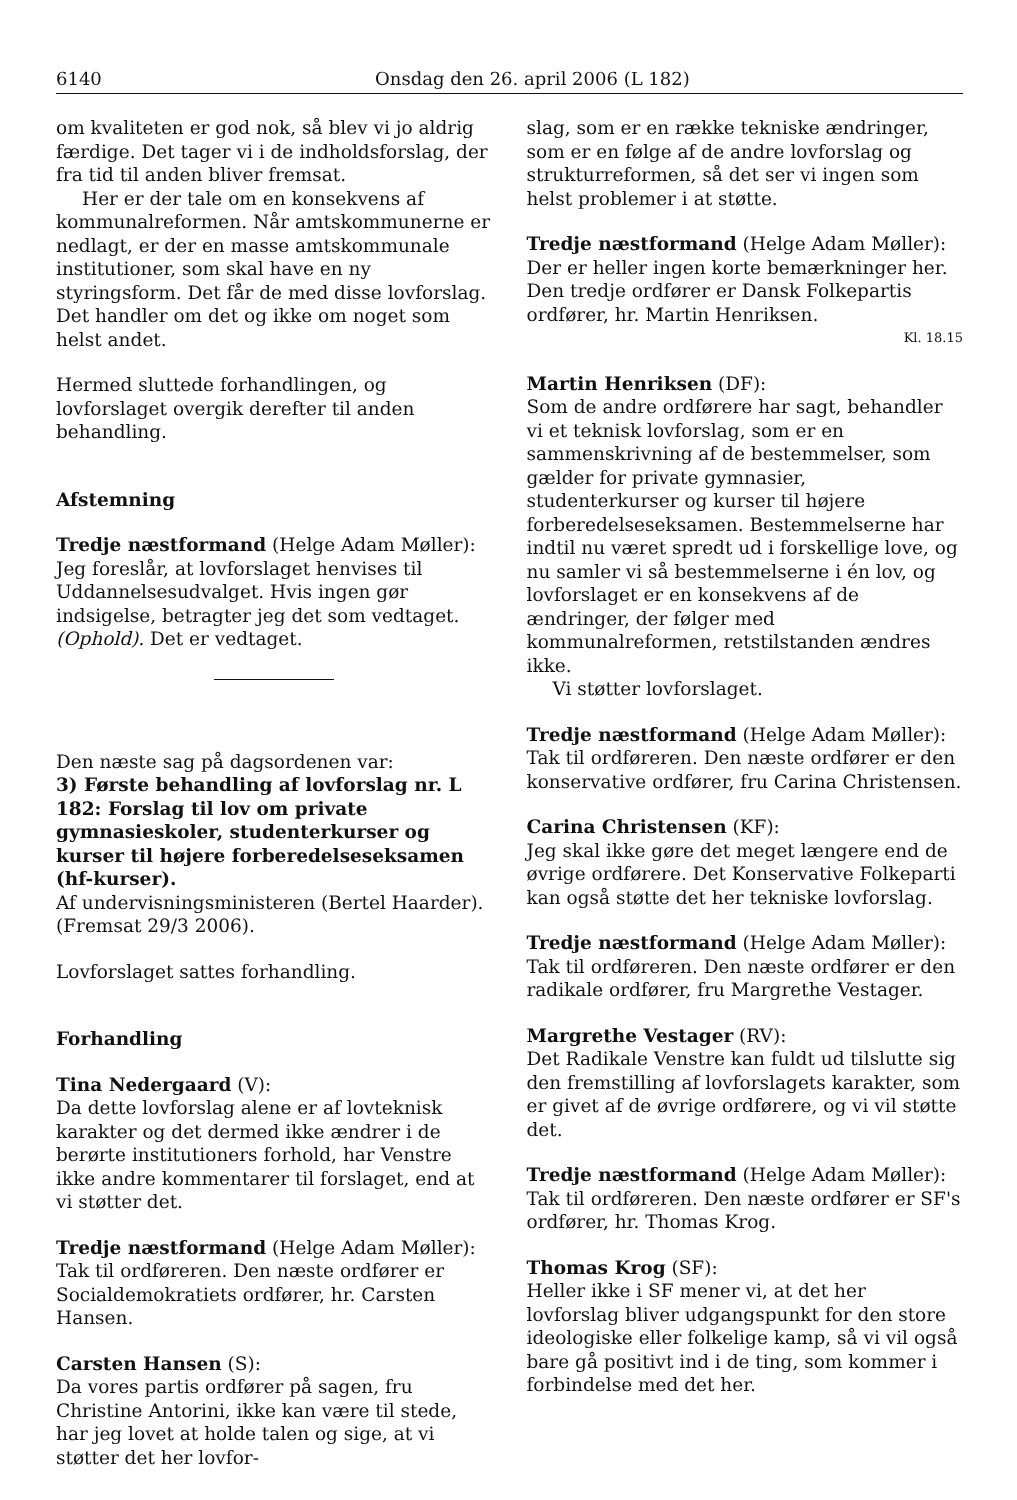6140 Onsdag den 26. april 2006 (L 182)
om kvaliteten er god nok, så blev vi jo aldrig færdige. Det tager vi i de indholdsforslag, der fra tid til anden bliver fremsat.
Her er der tale om en konsekvens af kommunalreformen. Når amtskommunerne er nedlagt, er der en masse amtskommunale institutioner, som skal have en ny styringsform. Det får de med disse lovforslag. Det handler om det og ikke om noget som helst andet.
Hermed sluttede forhandlingen, og lovforslaget overgik derefter til anden behandling.
Afstemning
Tredje næstformand (Helge Adam Møller):
Jeg foreslår, at lovforslaget henvises til Uddannelsesudvalget. Hvis ingen gør indsigelse, betragter jeg det som vedtaget. (Ophold). Det er vedtaget.
Den næste sag på dagsordenen var:
3) Første behandling af lovforslag nr. L 182: Forslag til lov om private gymnasieskoler, studenterkurser og kurser til højere forberedelseseksamen (hf-kurser).
Af undervisningsministeren (Bertel Haarder).
(Fremsat 29/3 2006).
Lovforslaget sattes forhandling.
Forhandling
Tina Nedergaard (V):
Da dette lovforslag alene er af lovteknisk karakter og det dermed ikke ændrer i de berørte institutioners forhold, har Venstre ikke andre kommentarer til forslaget, end at vi støtter det.
Tredje næstformand (Helge Adam Møller):
Tak til ordføreren. Den næste ordfører er Socialdemokratiets ordfører, hr. Carsten Hansen.
Carsten Hansen (S):
Da vores partis ordfører på sagen, fru Christine Antorini, ikke kan være til stede, har jeg lovet at holde talen og sige, at vi støtter det her lovfor-
slag, som er en række tekniske ændringer, som er en følge af de andre lovforslag og strukturreformen, så det ser vi ingen som helst problemer i at støtte.
Tredje næstformand (Helge Adam Møller):
Der er heller ingen korte bemærkninger her. Den tredje ordfører er Dansk Folkepartis ordfører, hr. Martin Henriksen.
Kl. 18.15
Martin Henriksen (DF):
Som de andre ordførere har sagt, behandler vi et teknisk lovforslag, som er en sammenskrivning af de bestemmelser, som gælder for private gymnasier, studenterkurser og kurser til højere forberedelseseksamen. Bestemmelserne har indtil nu været spredt ud i forskellige love, og nu samler vi så bestemmelserne i én lov, og lovforslaget er en konsekvens af de ændringer, der følger med kommunalreformen, retstilstanden ændres ikke.
Vi støtter lovforslaget.
Tredje næstformand (Helge Adam Møller):
Tak til ordføreren. Den næste ordfører er den konservative ordfører, fru Carina Christensen.
Carina Christensen (KF):
Jeg skal ikke gøre det meget længere end de øvrige ordførere. Det Konservative Folkeparti kan også støtte det her tekniske lovforslag.
Tredje næstformand (Helge Adam Møller):
Tak til ordføreren. Den næste ordfører er den radikale ordfører, fru Margrethe Vestager.
Margrethe Vestager (RV):
Det Radikale Venstre kan fuldt ud tilslutte sig den fremstilling af lovforslagets karakter, som er givet af de øvrige ordførere, og vi vil støtte det.
Tredje næstformand (Helge Adam Møller):
Tak til ordføreren. Den næste ordfører er SF's ordfører, hr. Thomas Krog.
Thomas Krog (SF):
Heller ikke i SF mener vi, at det her lovforslag bliver udgangspunkt for den store ideologiske eller folkelige kamp, så vi vil også bare gå positivt ind i de ting, som kommer i forbindelse med det her.